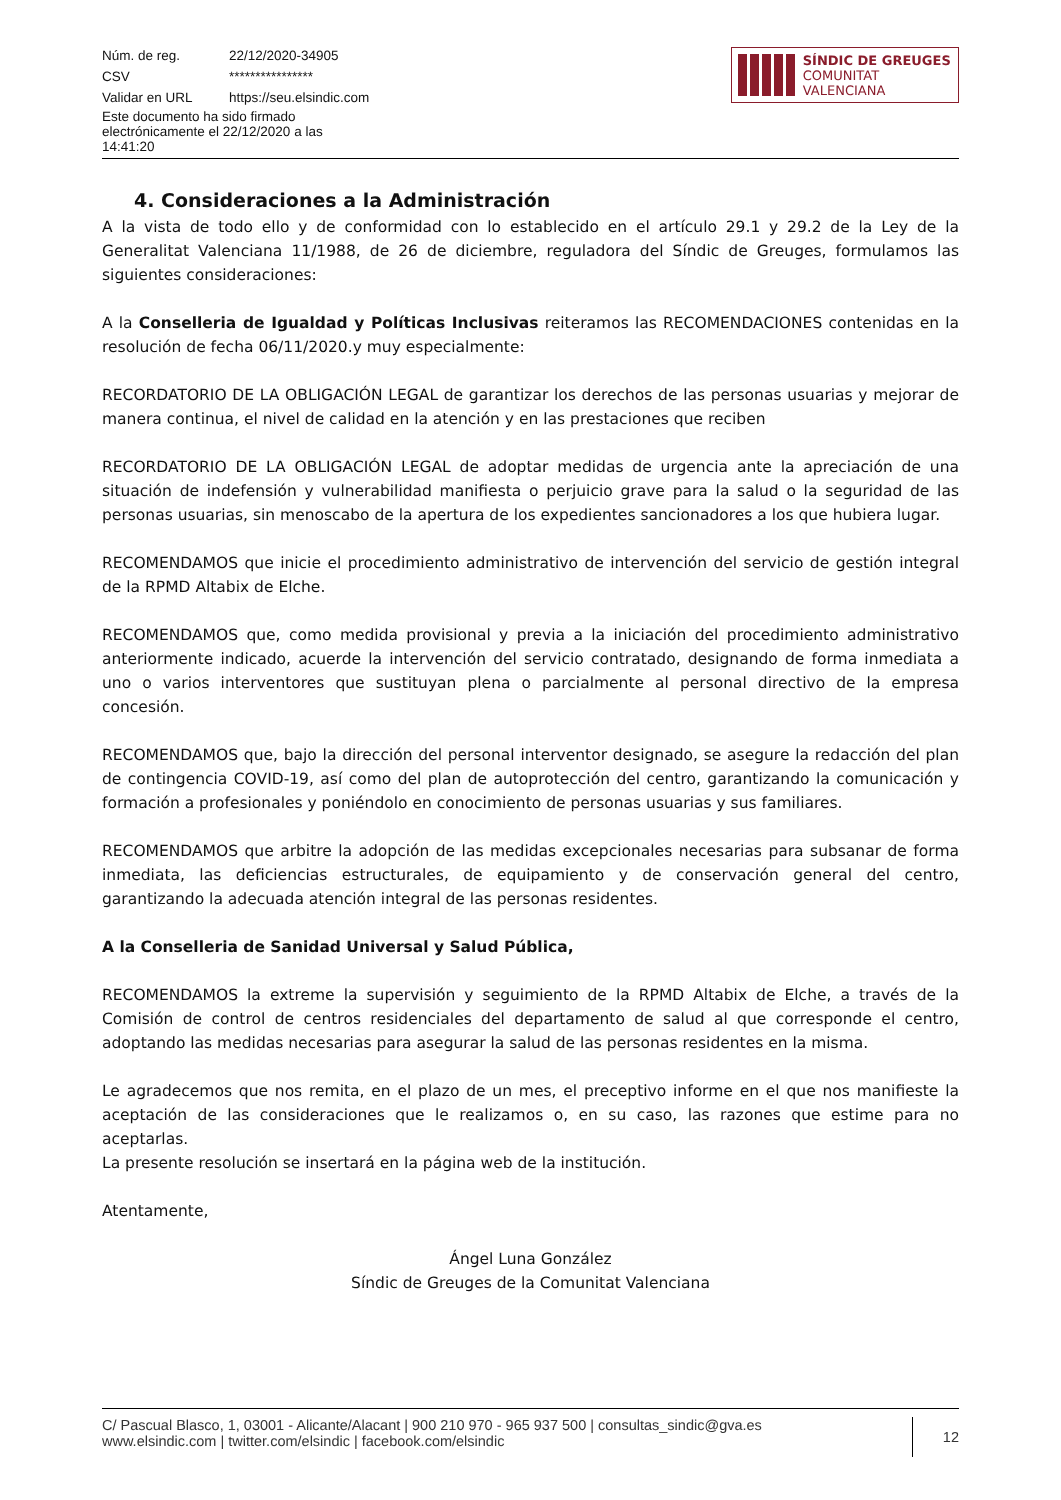| Núm. de reg. | 22/12/2020-34905 |
| CSV | **************** |
| Validar en URL | https://seu.elsindic.com |
| Este documento ha sido firmado electrónicamente el 22/12/2020 a las 14:41:20 | |
SÍNDIC DE GREUGES
COMUNITAT VALENCIANA
4. Consideraciones a la Administración
A la vista de todo ello y de conformidad con lo establecido en el artículo 29.1 y 29.2 de la Ley de la Generalitat Valenciana 11/1988, de 26 de diciembre, reguladora del Síndic de Greuges, formulamos las siguientes consideraciones:
A la Conselleria de Igualdad y Políticas Inclusivas reiteramos las RECOMENDACIONES contenidas en la resolución de fecha 06/11/2020.y muy especialmente:
RECORDATORIO DE LA OBLIGACIÓN LEGAL de garantizar los derechos de las personas usuarias y mejorar de manera continua, el nivel de calidad en la atención y en las prestaciones que reciben
RECORDATORIO DE LA OBLIGACIÓN LEGAL de adoptar medidas de urgencia ante la apreciación de una situación de indefensión y vulnerabilidad manifiesta o perjuicio grave para la salud o la seguridad de las personas usuarias, sin menoscabo de la apertura de los expedientes sancionadores a los que hubiera lugar.
RECOMENDAMOS que inicie el procedimiento administrativo de intervención del servicio de gestión integral de la RPMD Altabix de Elche.
RECOMENDAMOS que, como medida provisional y previa a la iniciación del procedimiento administrativo anteriormente indicado, acuerde la intervención del servicio contratado, designando de forma inmediata a uno o varios interventores que sustituyan plena o parcialmente al personal directivo de la empresa concesión.
RECOMENDAMOS que, bajo la dirección del personal interventor designado, se asegure la redacción del plan de contingencia COVID-19, así como del plan de autoprotección del centro, garantizando la comunicación y formación a profesionales y poniéndolo en conocimiento de personas usuarias y sus familiares.
RECOMENDAMOS que arbitre la adopción de las medidas excepcionales necesarias para subsanar de forma inmediata, las deficiencias estructurales, de equipamiento y de conservación general del centro, garantizando la adecuada atención integral de las personas residentes.
A la Conselleria de Sanidad Universal y Salud Pública,
RECOMENDAMOS la extreme la supervisión y seguimiento de la RPMD Altabix de Elche, a través de la Comisión de control de centros residenciales del departamento de salud al que corresponde el centro, adoptando las medidas necesarias para asegurar la salud de las personas residentes en la misma.
Le agradecemos que nos remita, en el plazo de un mes, el preceptivo informe en el que nos manifieste la aceptación de las consideraciones que le realizamos o, en su caso, las razones que estime para no aceptarlas.
La presente resolución se insertará en la página web de la institución.
Atentamente,
Ángel Luna González
Síndic de Greuges de la Comunitat Valenciana
C/ Pascual Blasco, 1, 03001 - Alicante/Alacant | 900 210 970 - 965 937 500 | consultas_sindic@gva.es
www.elsindic.com | twitter.com/elsindic | facebook.com/elsindic
12